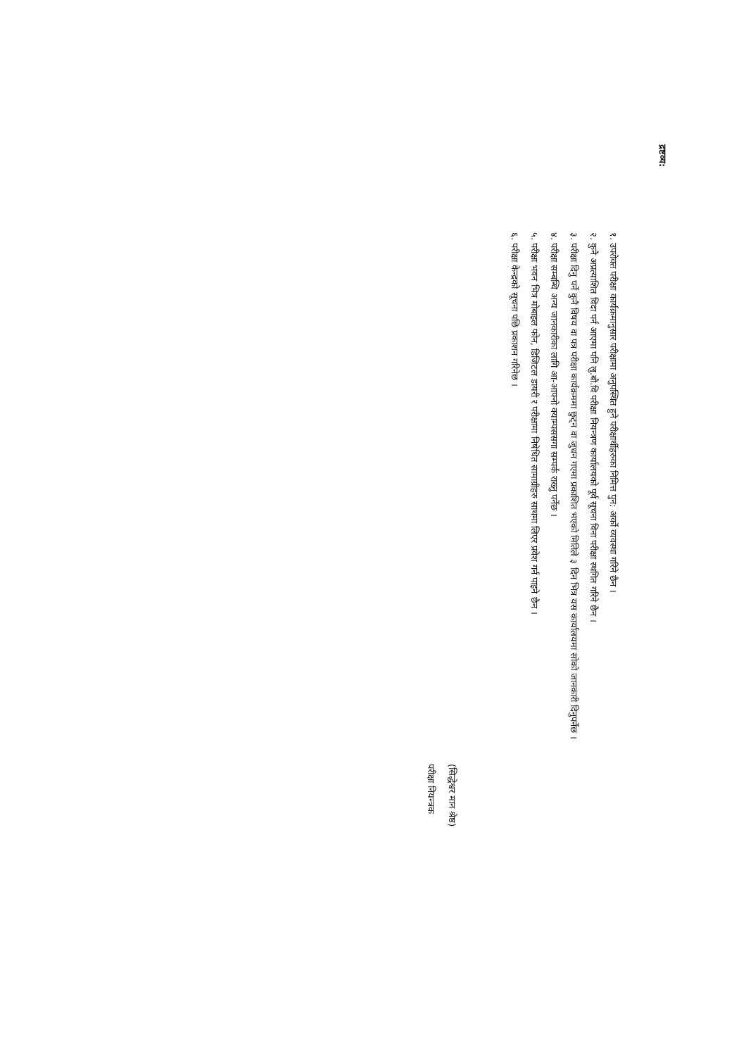द्रष्टव्य:
१. उपरोक्त परीक्षा कार्यक्रमानुसार परीक्षामा अनुपस्थित हुने परीक्षार्थीहरुका निमित्त पुन: अर्को व्यवस्था गरिने छैन ।
२. कुनै अप्रत्याशित विदा पर्न आएमा पनि लु.बौ.वि परीक्षा नियन्त्रण कार्यालयको पूर्व सूचना विना परीक्षा स्थगित गरिने छैन ।
३. परीक्षा दिनु पर्ने कुनै विषय वा पत्र परीक्षा कार्यक्रममा छुट्न वा जुधन गएमा प्रकाशित भएको मितिले ३ दिन भित्र यस कार्यालयमा सोको जानकारी दिनुपर्नेछ ।
४. परीक्षा सम्बन्धि अन्य जानकारीका लागि आ-आफ्नो क्याम्पससगा सम्पर्क राख्नु पर्नेछ ।
५. परीक्षा भवन भित्र मोबाइल फोन, डिजिटल डायरी र परीक्षामा निषेधित सामाग्रीहरु साथमा लिएर प्रवेश गर्न पाइने छैन ।
६. परीक्षा केन्द्रको सूचना पछि प्रकाशन गरिनेछ ।
(सिद्धेश्वर मान श्रेष्ठ)
परीक्षा नियन्त्रक